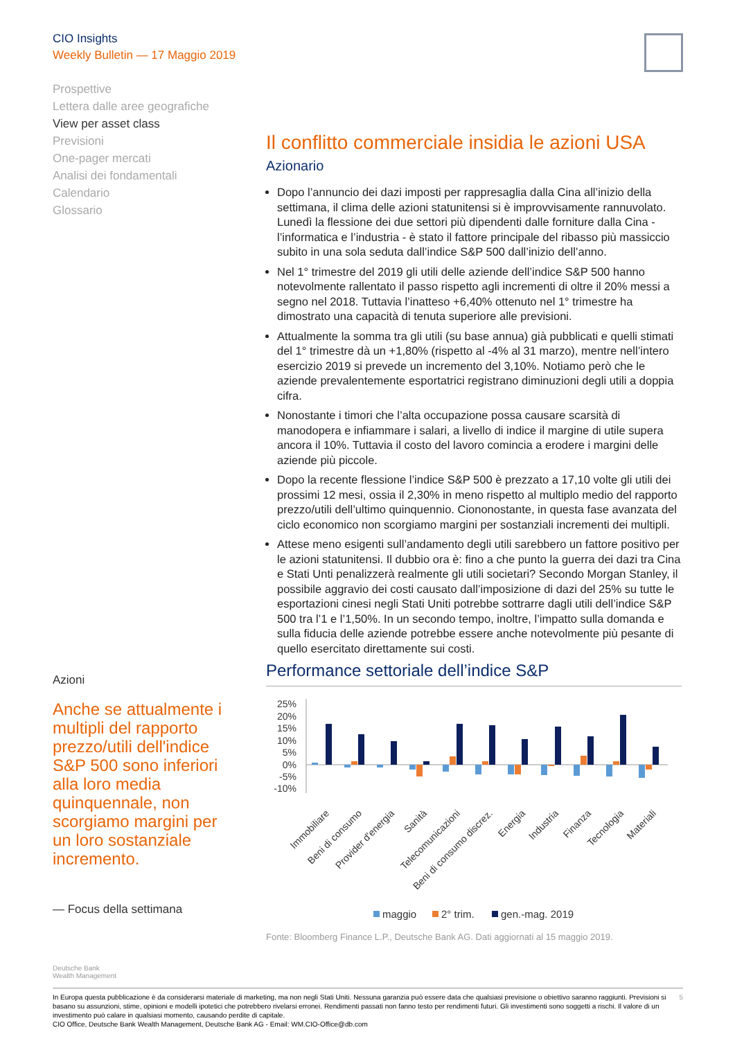CIO Insights
Weekly Bulletin — 17 Maggio 2019
Prospettive
Lettera dalle aree geografiche
View per asset class
Previsioni
One-pager mercati
Analisi dei fondamentali
Calendario
Glossario
Il conflitto commerciale insidia le azioni USA
Azionario
Dopo l’annuncio dei dazi imposti per rappresaglia dalla Cina all’inizio della settimana, il clima delle azioni statunitensi si è improvvisamente rannuvolato. Lunedì la flessione dei due settori più dipendenti dalle forniture dalla Cina - l’informatica e l’industria - è stato il fattore principale del ribasso più massiccio subito in una sola seduta dall’indice S&P 500 dall’inizio dell’anno.
Nel 1° trimestre del 2019 gli utili delle aziende dell’indice S&P 500 hanno notevolmente rallentato il passo rispetto agli incrementi di oltre il 20% messi a segno nel 2018. Tuttavia l’inatteso +6,40% ottenuto nel 1° trimestre ha dimostrato una capacità di tenuta superiore alle previsioni.
Attualmente la somma tra gli utili (su base annua) già pubblicati e quelli stimati del 1° trimestre dà un +1,80% (rispetto al -4% al 31 marzo), mentre nell’intero esercizio 2019 si prevede un incremento del 3,10%. Notiamo però che le aziende prevalentemente esportatrici registrano diminuzioni degli utili a doppia cifra.
Nonostante i timori che l’alta occupazione possa causare scarsità di manodopera e infiammare i salari, a livello di indice il margine di utile supera ancora il 10%. Tuttavia il costo del lavoro comincia a erodere i margini delle aziende più piccole.
Dopo la recente flessione l’indice S&P 500 è prezzato a 17,10 volte gli utili dei prossimi 12 mesi, ossia il 2,30% in meno rispetto al multiplo medio del rapporto prezzo/utili dell’ultimo quinquennio. Ciononostante, in questa fase avanzata del ciclo economico non scorgiamo margini per sostanziali incrementi dei multipli.
Attese meno esigenti sull’andamento degli utili sarebbero un fattore positivo per le azioni statunitensi. Il dubbio ora è: fino a che punto la guerra dei dazi tra Cina e Stati Unti penalizzerà realmente gli utili societari? Secondo Morgan Stanley, il possibile aggravio dei costi causato dall’imposizione di dazi del 25% su tutte le esportazioni cinesi negli Stati Uniti potrebbe sottrarre dagli utili dell’indice S&P 500 tra l’1 e l’1,50%. In un secondo tempo, inoltre, l’impatto sulla domanda e sulla fiducia delle aziende potrebbe essere anche notevolmente più pesante di quello esercitato direttamente sui costi.
Performance settoriale dell’indice S&P
25%
20%
15%
10%
5%
0%
-5%
-10%
Immobiliare
Beni di consumo
Provider d'energia
Sanità
Telecomunicazioni
Beni di consumo discrez.
Energia
Industria
Finanza
Tecnologia
Materiali
maggio
2° trim.
gen.-mag. 2019
Fonte: Bloomberg Finance L.P., Deutsche Bank AG. Dati aggiornati al 15 maggio 2019.
Azioni
Anche se attualmente i multipli del rapporto prezzo/utili dell'indice S&P 500 sono inferiori alla loro media quinquennale, non scorgiamo margini per un loro sostanziale incremento.
— Focus della settimana
Deutsche Bank
Wealth Management
5 In Europa questa pubblicazione è da considerarsi materiale di marketing, ma non negli Stati Uniti. Nessuna garanzia può essere data che qualsiasi previsione o obiettivo saranno raggiunti. Previsioni si basano su assunzioni, stime, opinioni e modelli ipotetici che potrebbero rivelarsi erronei. Rendimenti passati non fanno testo per rendimenti futuri. Gli investimenti sono soggetti a rischi. Il valore di un investimento può calare in qualsiasi momento, causando perdite di capitale.
CIO Office, Deutsche Bank Wealth Management, Deutsche Bank AG - Email: WM.CIO-Office@db.com